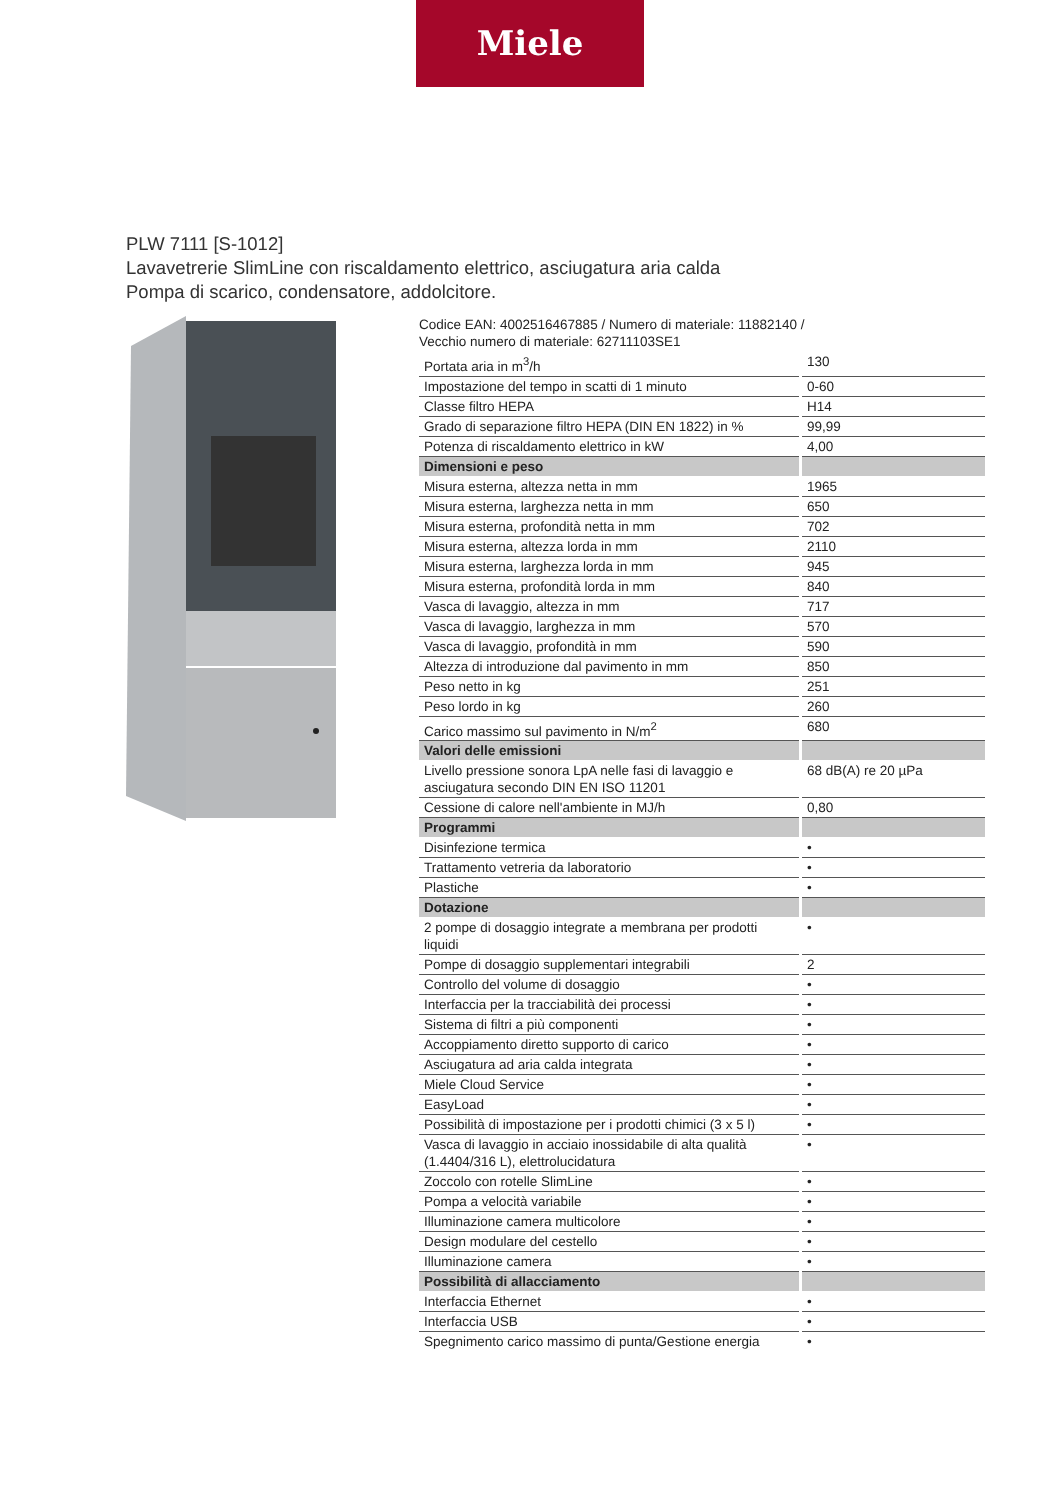Miele
PLW 7111 [S-1012]
Lavavetrerie SlimLine con riscaldamento elettrico, asciugatura aria calda
Pompa di scarico, condensatore, addolcitore.
Codice EAN: 4002516467885 / Numero di materiale: 11882140 /
Vecchio numero di materiale: 62711103SE1
| Portata aria in m<sup>3</sup>/h | 130 |
| Impostazione del tempo in scatti di 1 minuto | 0-60 |
| Classe filtro HEPA | H14 |
| Grado di separazione filtro HEPA (DIN EN 1822) in % | 99,99 |
| Potenza di riscaldamento elettrico in kW | 4,00 |
| Dimensioni e peso | |
| Misura esterna, altezza netta in mm | 1965 |
| Misura esterna, larghezza netta in mm | 650 |
| Misura esterna, profondità netta in mm | 702 |
| Misura esterna, altezza lorda in mm | 2110 |
| Misura esterna, larghezza lorda in mm | 945 |
| Misura esterna, profondità lorda in mm | 840 |
| Vasca di lavaggio, altezza in mm | 717 |
| Vasca di lavaggio, larghezza in mm | 570 |
| Vasca di lavaggio, profondità in mm | 590 |
| Altezza di introduzione dal pavimento in mm | 850 |
| Peso netto in kg | 251 |
| Peso lordo in kg | 260 |
| Carico massimo sul pavimento in N/m<sup>2</sup> | 680 |
| Valori delle emissioni | |
| Livello pressione sonora LpA nelle fasi di lavaggio e asciugatura secondo DIN EN ISO 11201 | 68 dB(A) re 20 µPa |
| Cessione di calore nell'ambiente in MJ/h | 0,80 |
| Programmi | |
| Disinfezione termica | • |
| Trattamento vetreria da laboratorio | • |
| Plastiche | • |
| Dotazione | |
| 2 pompe di dosaggio integrate a membrana per prodotti liquidi | • |
| Pompe di dosaggio supplementari integrabili | 2 |
| Controllo del volume di dosaggio | • |
| Interfaccia per la tracciabilità dei processi | • |
| Sistema di filtri a più componenti | • |
| Accoppiamento diretto supporto di carico | • |
| Asciugatura ad aria calda integrata | • |
| Miele Cloud Service | • |
| EasyLoad | • |
| Possibilità di impostazione per i prodotti chimici (3 x 5 l) | • |
| Vasca di lavaggio in acciaio inossidabile di alta qualità (1.4404/316 L), elettrolucidatura | • |
| Zoccolo con rotelle SlimLine | • |
| Pompa a velocità variabile | • |
| Illuminazione camera multicolore | • |
| Design modulare del cestello | • |
| Illuminazione camera | • |
| Possibilità di allacciamento | |
| Interfaccia Ethernet | • |
| Interfaccia USB | • |
| Spegnimento carico massimo di punta/Gestione energia | • |